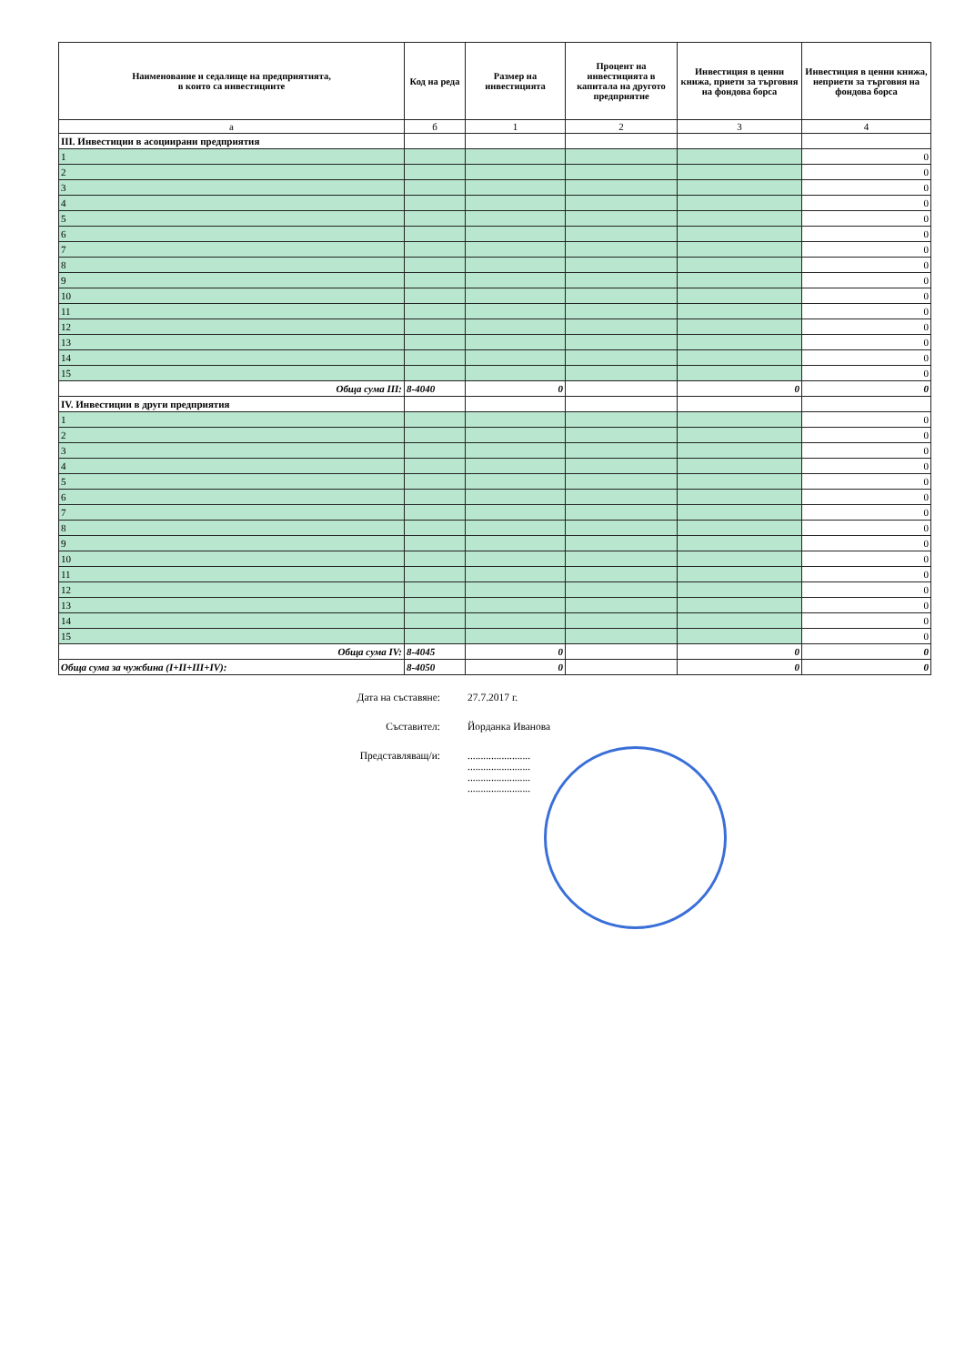| Наименование и седалище на предприятията, в които са инвестициите | Код на реда | Размер на инвестицията | Процент на инвестицията в капитала на другото предприятие | Инвестиция в ценни книжа, приети за търговия на фондова борса | Инвестиция в ценни книжа, неприети за търговия на фондова борса |
| --- | --- | --- | --- | --- | --- |
| а | б | 1 | 2 | 3 | 4 |
| III. Инвестиции в асоциирани предприятия | | | | | |
| 1 | | | | | 0 |
| 2 | | | | | 0 |
| 3 | | | | | 0 |
| 4 | | | | | 0 |
| 5 | | | | | 0 |
| 6 | | | | | 0 |
| 7 | | | | | 0 |
| 8 | | | | | 0 |
| 9 | | | | | 0 |
| 10 | | | | | 0 |
| 11 | | | | | 0 |
| 12 | | | | | 0 |
| 13 | | | | | 0 |
| 14 | | | | | 0 |
| 15 | | | | | 0 |
| Обща сума III: | 8-4040 | 0 | | 0 | 0 |
| IV. Инвестиции в други предприятия | | | | | |
| 1 | | | | | 0 |
| 2 | | | | | 0 |
| 3 | | | | | 0 |
| 4 | | | | | 0 |
| 5 | | | | | 0 |
| 6 | | | | | 0 |
| 7 | | | | | 0 |
| 8 | | | | | 0 |
| 9 | | | | | 0 |
| 10 | | | | | 0 |
| 11 | | | | | 0 |
| 12 | | | | | 0 |
| 13 | | | | | 0 |
| 14 | | | | | 0 |
| 15 | | | | | 0 |
| Обща сума IV: | 8-4045 | 0 | | 0 | 0 |
| Обща сума за чужбина (I+II+III+IV): | 8-4050 | 0 | | 0 | 0 |
Дата на съставяне: 27.7.2017 г.
Съставител: Йорданка Иванова
Представляващ/и:........................
........................
........................
........................